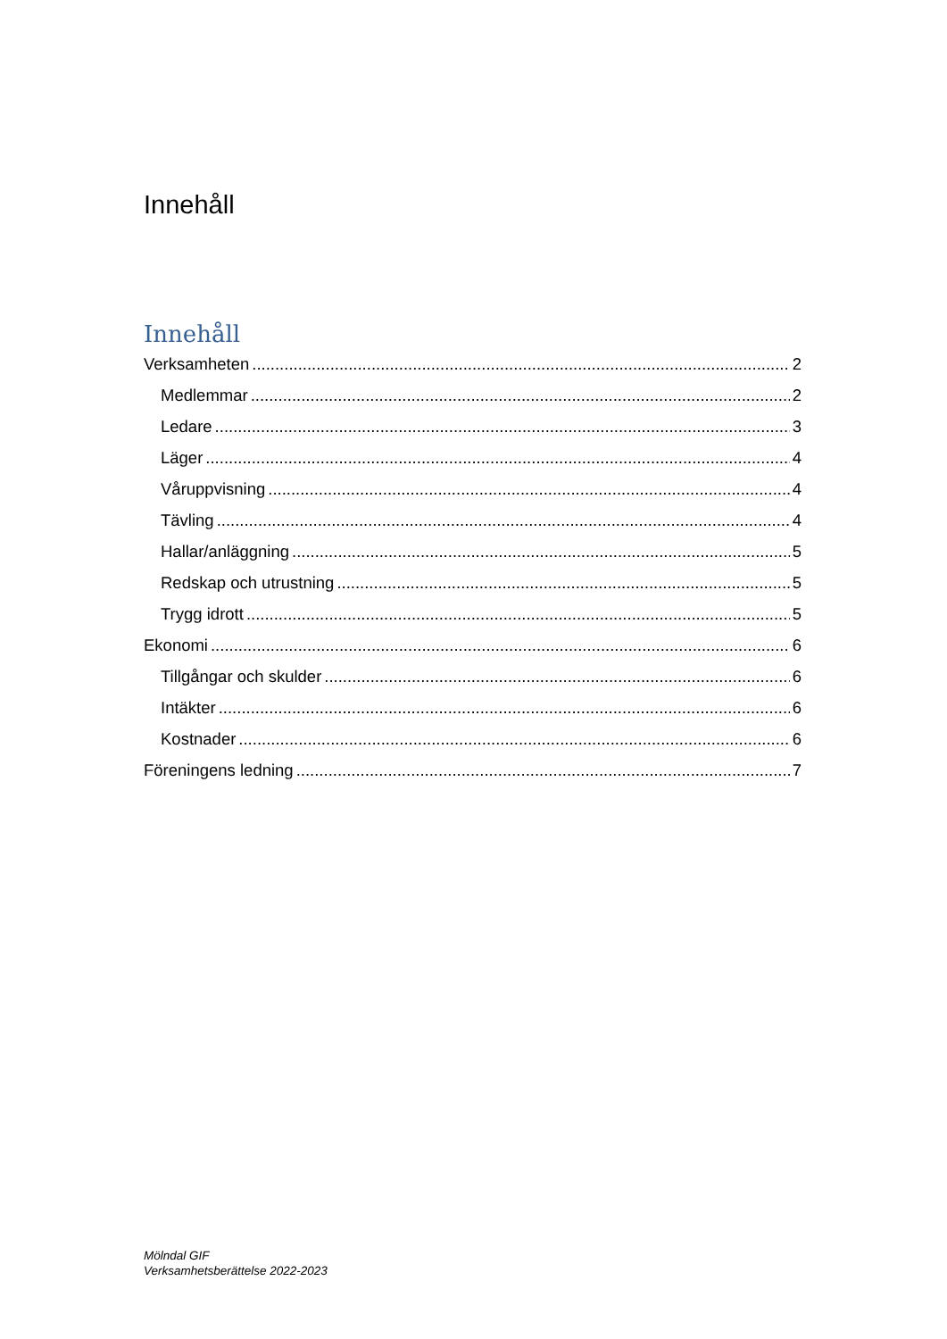Innehåll
Innehåll
Verksamheten 2
Medlemmar 2
Ledare 3
Läger 4
Våruppvisning 4
Tävling 4
Hallar/anläggning 5
Redskap och utrustning 5
Trygg idrott 5
Ekonomi 6
Tillgångar och skulder 6
Intäkter 6
Kostnader 6
Föreningens ledning 7
Mölndal GIF
Verksamhetsberättelse 2022-2023